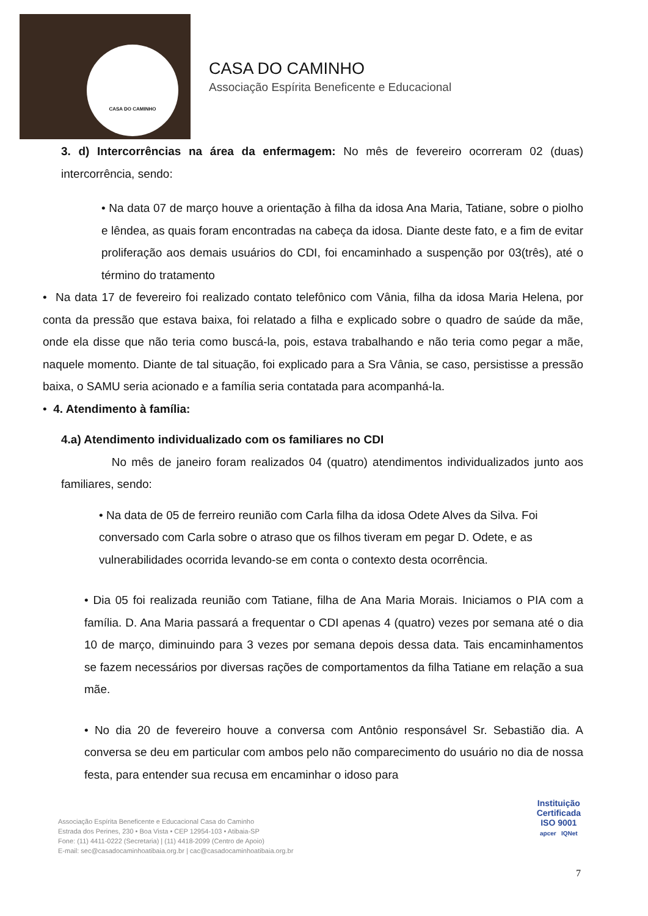CASA DO CAMINHO
CASA DO CAMINHO
Associação Espírita Beneficente e Educacional
3. d) Intercorrências na área da enfermagem: No mês de fevereiro ocorreram 02 (duas) intercorrência, sendo:
• Na data 07 de março houve a orientação à filha da idosa Ana Maria, Tatiane, sobre o piolho e lêndea, as quais foram encontradas na cabeça da idosa. Diante deste fato, e a fim de evitar proliferação aos demais usuários do CDI, foi encaminhado a suspenção por 03(três), até o término do tratamento
• Na data 17 de fevereiro foi realizado contato telefônico com Vânia, filha da idosa Maria Helena, por conta da pressão que estava baixa, foi relatado a filha e explicado sobre o quadro de saúde da mãe, onde ela disse que não teria como buscá-la, pois, estava trabalhando e não teria como pegar a mãe, naquele momento. Diante de tal situação, foi explicado para a Sra Vânia, se caso, persistisse a pressão baixa, o SAMU seria acionado e a família seria contatada para acompanhá-la.
• 4. Atendimento à família:
4.a) Atendimento individualizado com os familiares no CDI
No mês de janeiro foram realizados 04 (quatro) atendimentos individualizados junto aos familiares, sendo:
• Na data de 05 de ferreiro reunião com Carla filha da idosa Odete Alves da Silva. Foi conversado com Carla sobre o atraso que os filhos tiveram em pegar D. Odete, e as vulnerabilidades ocorrida levando-se em conta o contexto desta ocorrência.
• Dia 05 foi realizada reunião com Tatiane, filha de Ana Maria Morais. Iniciamos o PIA com a família. D. Ana Maria passará a frequentar o CDI apenas 4 (quatro) vezes por semana até o dia 10 de março, diminuindo para 3 vezes por semana depois dessa data. Tais encaminhamentos se fazem necessários por diversas rações de comportamentos da filha Tatiane em relação a sua mãe.
• No dia 20 de fevereiro houve a conversa com Antônio responsável Sr. Sebastião dia. A conversa se deu em particular com ambos pelo não comparecimento do usuário no dia de nossa festa, para entender sua recusa em encaminhar o idoso para
Associação Espírita Beneficente e Educacional Casa do Caminho
Estrada dos Perines, 230 • Boa Vista • CEP 12954-103 • Atibaia-SP
Fone: (11) 4411-0222 (Secretaria) | (11) 4418-2099 (Centro de Apoio)
E-mail: sec@casadocaminhoatibaia.org.br | cac@casadocaminhoatibaia.org.br
Instituição
Certificada
ISO 9001
apcer IQNet
7